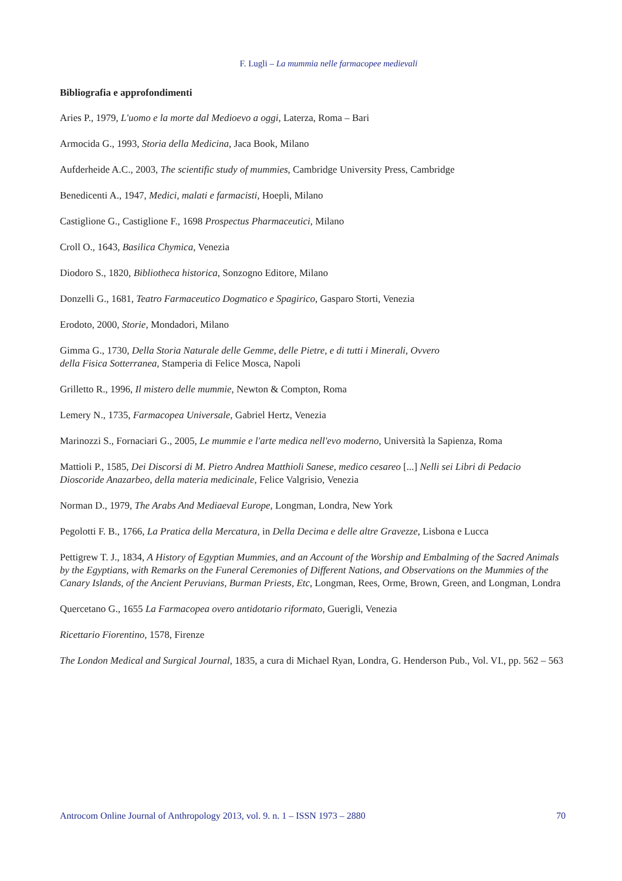F. Lugli – La mummia nelle farmacopee medievali
Bibliografia e approfondimenti
Aries P., 1979, L'uomo e la morte dal Medioevo a oggi, Laterza, Roma – Bari
Armocida G., 1993, Storia della Medicina, Jaca Book, Milano
Aufderheide A.C., 2003, The scientific study of mummies, Cambridge University Press, Cambridge
Benedicenti A., 1947, Medici, malati e farmacisti, Hoepli, Milano
Castiglione G., Castiglione F., 1698 Prospectus Pharmaceutici, Milano
Croll O., 1643, Basilica Chymica, Venezia
Diodoro S., 1820, Bibliotheca historica, Sonzogno Editore, Milano
Donzelli G., 1681, Teatro Farmaceutico Dogmatico e Spagirico, Gasparo Storti, Venezia
Erodoto, 2000, Storie, Mondadori, Milano
Gimma G., 1730, Della Storia Naturale delle Gemme, delle Pietre, e di tutti i Minerali, Ovvero
della Fisica Sotterranea, Stamperia di Felice Mosca, Napoli
Grilletto R., 1996, Il mistero delle mummie, Newton & Compton, Roma
Lemery N., 1735, Farmacopea Universale, Gabriel Hertz, Venezia
Marinozzi S., Fornaciari G., 2005, Le mummie e l'arte medica nell'evo moderno, Università la Sapienza, Roma
Mattioli P., 1585, Dei Discorsi di M. Pietro Andrea Matthioli Sanese, medico cesareo [...] Nelli sei Libri di Pedacio Dioscoride Anazarbeo, della materia medicinale, Felice Valgrisio, Venezia
Norman D., 1979, The Arabs And Mediaeval Europe, Longman, Londra, New York
Pegolotti F. B., 1766, La Pratica della Mercatura, in Della Decima e delle altre Gravezze, Lisbona e Lucca
Pettigrew T. J., 1834, A History of Egyptian Mummies, and an Account of the Worship and Embalming of the Sacred Animals by the Egyptians, with Remarks on the Funeral Ceremonies of Different Nations, and Observations on the Mummies of the Canary Islands, of the Ancient Peruvians, Burman Priests, Etc, Longman, Rees, Orme, Brown, Green, and Longman, Londra
Quercetano G., 1655 La Farmacopea overo antidotario riformato, Guerigli, Venezia
Ricettario Fiorentino, 1578, Firenze
The London Medical and Surgical Journal, 1835, a cura di Michael Ryan, Londra, G. Henderson Pub., Vol. VI., pp. 562 – 563
Antrocom Online Journal of Anthropology 2013, vol. 9. n. 1 – ISSN 1973 – 2880 70